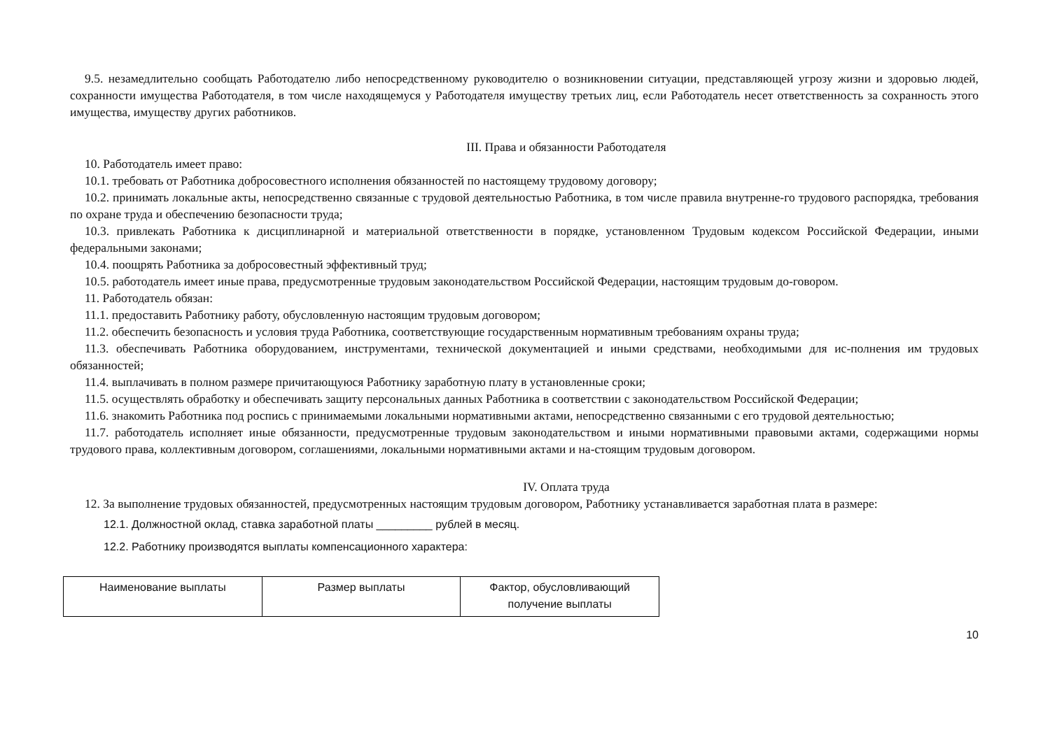9.5. незамедлительно сообщать Работодателю либо непосредственному руководителю о возникновении ситуации, представляющей угрозу жизни и здоровью людей, сохранности имущества Работодателя, в том числе находящемуся у Работодателя имуществу третьих лиц, если Работодатель несет ответственность за сохранность этого имущества, имуществу других работников.
III. Права и обязанности Работодателя
10. Работодатель имеет право:
10.1. требовать от Работника добросовестного исполнения обязанностей по настоящему трудовому договору;
10.2. принимать локальные акты, непосредственно связанные с трудовой деятельностью Работника, в том числе правила внутренне-го трудового распорядка, требования по охране труда и обеспечению безопасности труда;
10.3. привлекать Работника к дисциплинарной и материальной ответственности в порядке, установленном Трудовым кодексом Российской Федерации, иными федеральными законами;
10.4. поощрять Работника за добросовестный эффективный труд;
10.5. работодатель имеет иные права, предусмотренные трудовым законодательством Российской Федерации, настоящим трудовым до-говором.
11. Работодатель обязан:
11.1. предоставить Работнику работу, обусловленную настоящим трудовым договором;
11.2. обеспечить безопасность и условия труда Работника, соответствующие государственным нормативным требованиям охраны труда;
11.3. обеспечивать Работника оборудованием, инструментами, технической документацией и иными средствами, необходимыми для ис-полнения им трудовых обязанностей;
11.4. выплачивать в полном размере причитающуюся Работнику заработную плату в установленные сроки;
11.5. осуществлять обработку и обеспечивать защиту персональных данных Работника в соответствии с законодательством Российской Федерации;
11.6. знакомить Работника под роспись с принимаемыми локальными нормативными актами, непосредственно связанными с его трудовой деятельностью;
11.7. работодатель исполняет иные обязанности, предусмотренные трудовым законодательством и иными нормативными правовыми актами, содержащими нормы трудового права, коллективным договором, соглашениями, локальными нормативными актами и на-стоящим трудовым договором.
IV. Оплата труда
12. За выполнение трудовых обязанностей, предусмотренных настоящим трудовым договором, Работнику устанавливается заработная плата в размере:
12.1. Должностной оклад, ставка заработной платы _________ рублей в месяц.
12.2. Работнику производятся выплаты компенсационного характера:
| Наименование выплаты | Размер выплаты | Фактор, обусловливающий получение выплаты |
10